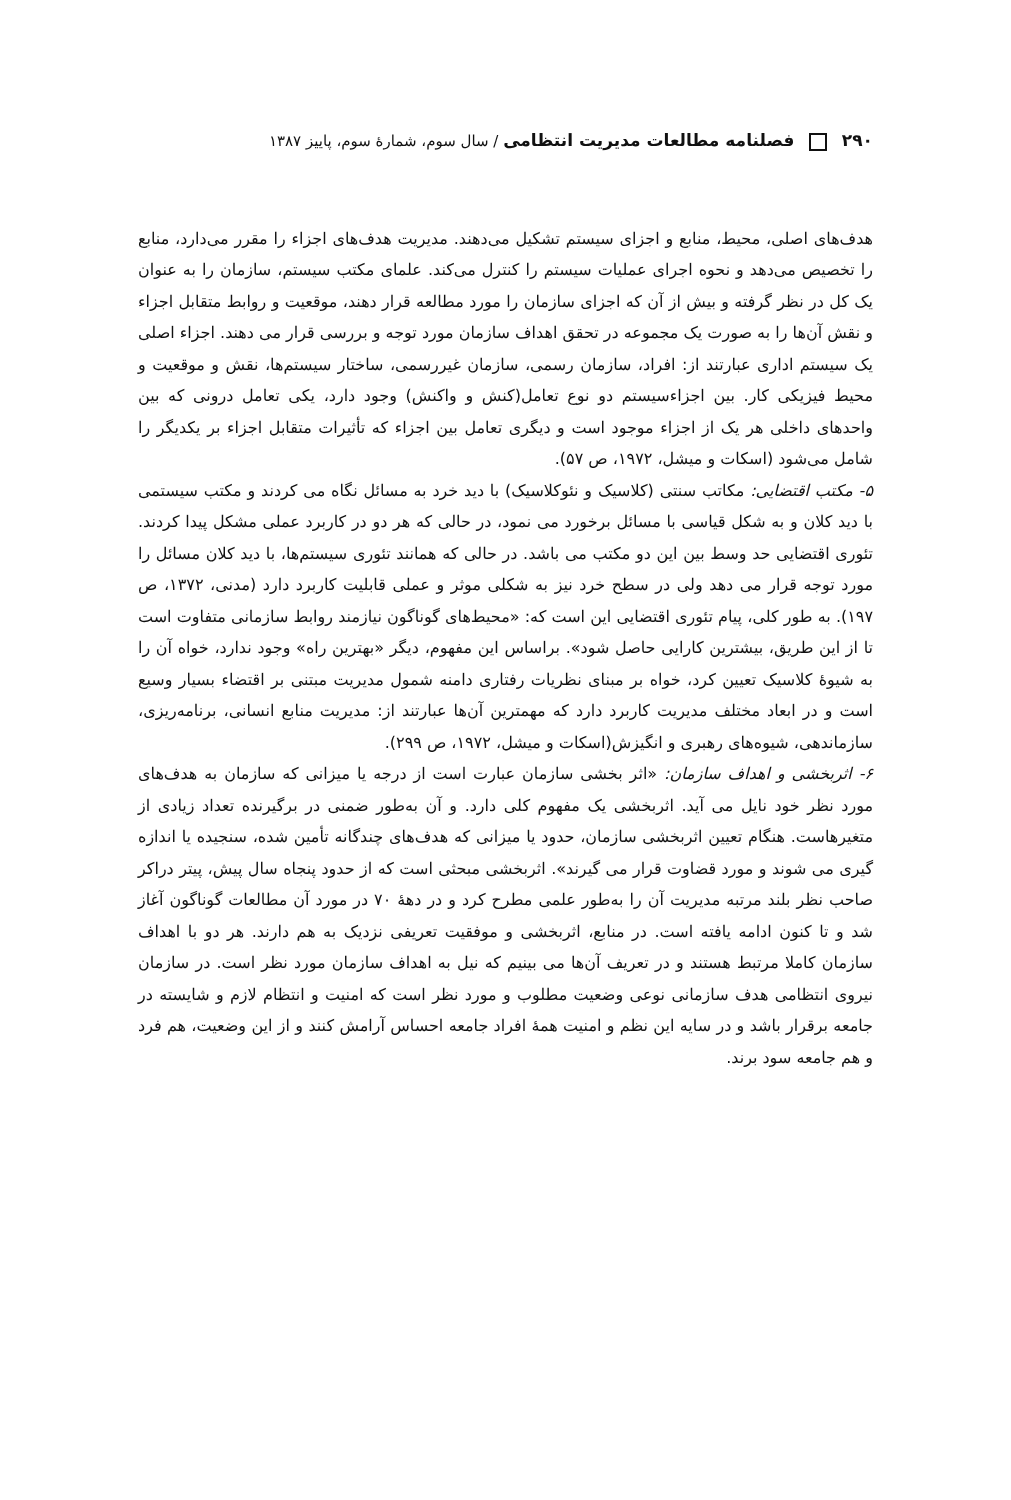۲۹۰ فصلنامه مطالعات مدیریت انتظامی / سال سوم، شمارۀ سوم، پاییز ۱۳۸۷
هدف‌های اصلی، محیط، منابع و اجزای سیستم تشکیل می‌دهند. مدیریت هدف‌های اجزاء را مقرر می‌دارد، منابع را تخصیص می‌دهد و نحوه اجرای عملیات سیستم را کنترل می‌کند. علمای مکتب سیستم، سازمان را به عنوان یک کل در نظر گرفته و بیش از آن که اجزای سازمان را مورد مطالعه قرار دهند، موقعیت و روابط متقابل اجزاء و نقش آن‌ها را به صورت یک مجموعه در تحقق اهداف سازمان مورد توجه و بررسی قرار می دهند. اجزاء اصلی یک سیستم اداری عبارتند از: افراد، سازمان رسمی، سازمان غیررسمی، ساختار سیستم‌ها، نقش و موقعیت و محیط فیزیکی کار. بین اجزاءسیستم دو نوع تعامل(کنش و واکنش) وجود دارد، یکی تعامل درونی که بین واحدهای داخلی هر یک از اجزاء موجود است و دیگری تعامل بین اجزاء که تأثیرات متقابل اجزاء بر یکدیگر را شامل می‌شود (اسکات و میشل، ۱۹۷۲، ص ۵۷).
۵- مکتب اقتضایی: مکاتب سنتی (کلاسیک و نئوکلاسیک) با دید خرد به مسائل نگاه می کردند و مکتب سیستمی با دید کلان و به شکل قیاسی با مسائل برخورد می نمود، در حالی که هر دو در کاربرد عملی مشکل پیدا کردند. تئوری اقتضایی حد وسط بین این دو مکتب می باشد. در حالی که همانند تئوری سیستم‌ها، با دید کلان مسائل را مورد توجه قرار می دهد ولی در سطح خرد نیز به شکلی موثر و عملی قابلیت کاربرد دارد (مدنی، ۱۳۷۲، ص ۱۹۷). به طور کلی، پیام تئوری اقتضایی این است که: «محیط‌های گوناگون نیازمند روابط سازمانی متفاوت است تا از این طریق، بیشترین کارایی حاصل شود». براساس این مفهوم، دیگر «بهترین راه» وجود ندارد، خواه آن را به شیوۀ کلاسیک تعیین کرد، خواه بر مبنای نظریات رفتاری دامنه شمول مدیریت مبتنی بر اقتضاء بسیار وسیع است و در ابعاد مختلف مدیریت کاربرد دارد که مهمترین آن‌ها عبارتند از: مدیریت منابع انسانی، برنامه‌ریزی، سازماندهی، شیوه‌های رهبری و انگیزش(اسکات و میشل، ۱۹۷۲، ص ۲۹۹).
۶- اثربخشی و اهداف سازمان: «اثر بخشی سازمان عبارت است از درجه یا میزانی که سازمان به هدف‌های مورد نظر خود نایل می آید. اثربخشی یک مفهوم کلی دارد. و آن به‌طور ضمنی در برگیرنده تعداد زیادی از متغیرهاست. هنگام تعیین اثربخشی سازمان، حدود یا میزانی که هدف‌های چندگانه تأمین شده، سنجیده یا اندازه گیری می شوند و مورد قضاوت قرار می گیرند». اثربخشی مبحثی است که از حدود پنجاه سال پیش، پیتر دراکر صاحب نظر بلند مرتبه مدیریت آن را به‌طور علمی مطرح کرد و در دهۀ ۷۰ در مورد آن مطالعات گوناگون آغاز شد و تا کنون ادامه یافته است. در منابع، اثربخشی و موفقیت تعریفی نزدیک به هم دارند. هر دو با اهداف سازمان کاملا مرتبط هستند و در تعریف آن‌ها می بینیم که نیل به اهداف سازمان مورد نظر است. در سازمان نیروی انتظامی هدف سازمانی نوعی وضعیت مطلوب و مورد نظر است که امنیت و انتظام لازم و شایسته در جامعه برقرار باشد و در سایه این نظم و امنیت همۀ افراد جامعه احساس آرامش کنند و از این وضعیت، هم فرد و هم جامعه سود برند.